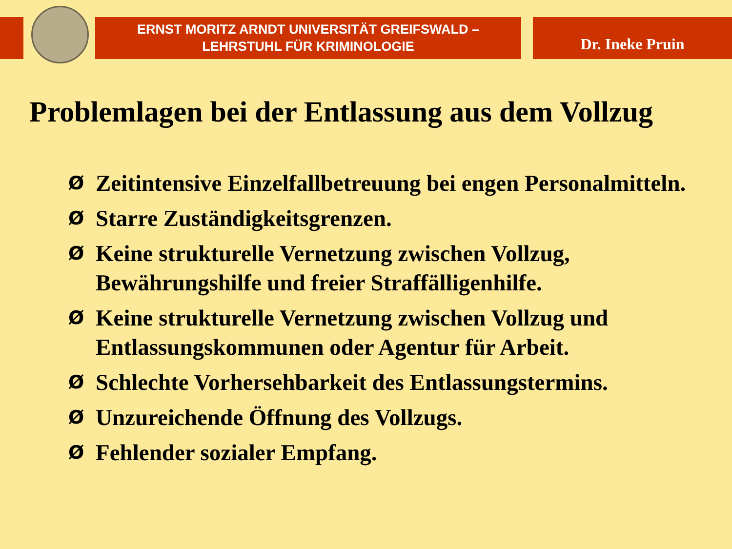ERNST MORITZ ARNDT UNIVERSITÄT GREIFSWALD –
LEHRSTUHL FÜR KRIMINOLOGIE
Dr. Ineke Pruin
Problemlagen bei der Entlassung aus dem Vollzug
Ø Zeitintensive Einzelfallbetreuung bei engen Personalmitteln.
Ø Starre Zuständigkeitsgrenzen.
Ø Keine strukturelle Vernetzung zwischen Vollzug, Bewährungshilfe und freier Straffälligenhilfe.
Ø Keine strukturelle Vernetzung zwischen Vollzug und Entlassungskommunen oder Agentur für Arbeit.
Ø Schlechte Vorhersehbarkeit des Entlassungstermins.
Ø Unzureichende Öffnung des Vollzugs.
Ø Fehlender sozialer Empfang.